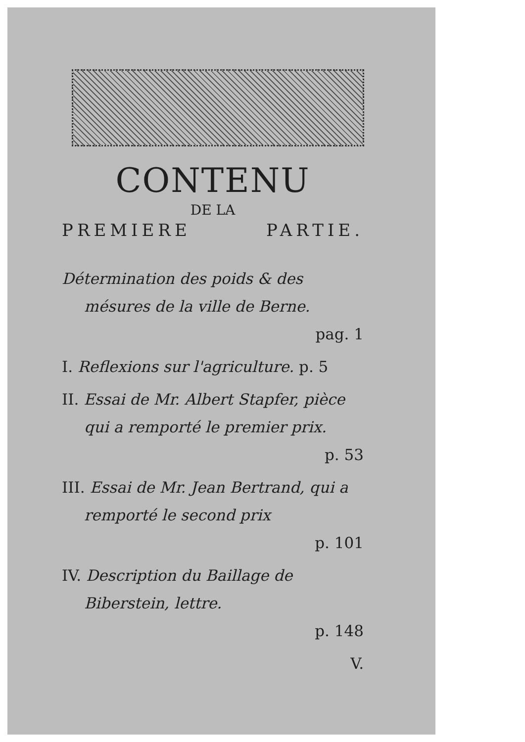CONTENU
DE LA
PREMIERE PARTIE.
Détermination des poids & des mésures de la ville de Berne.
pag. 1
I. Reflexions sur l'agriculture. p. 5
II. Essai de Mr. Albert Stapfer, pièce qui a remporté le premier prix.
p. 53
III. Essai de Mr. Jean Bertrand, qui a remporté le second prix
p. 101
IV. Description du Baillage de Biberstein, lettre.
p. 148
V.